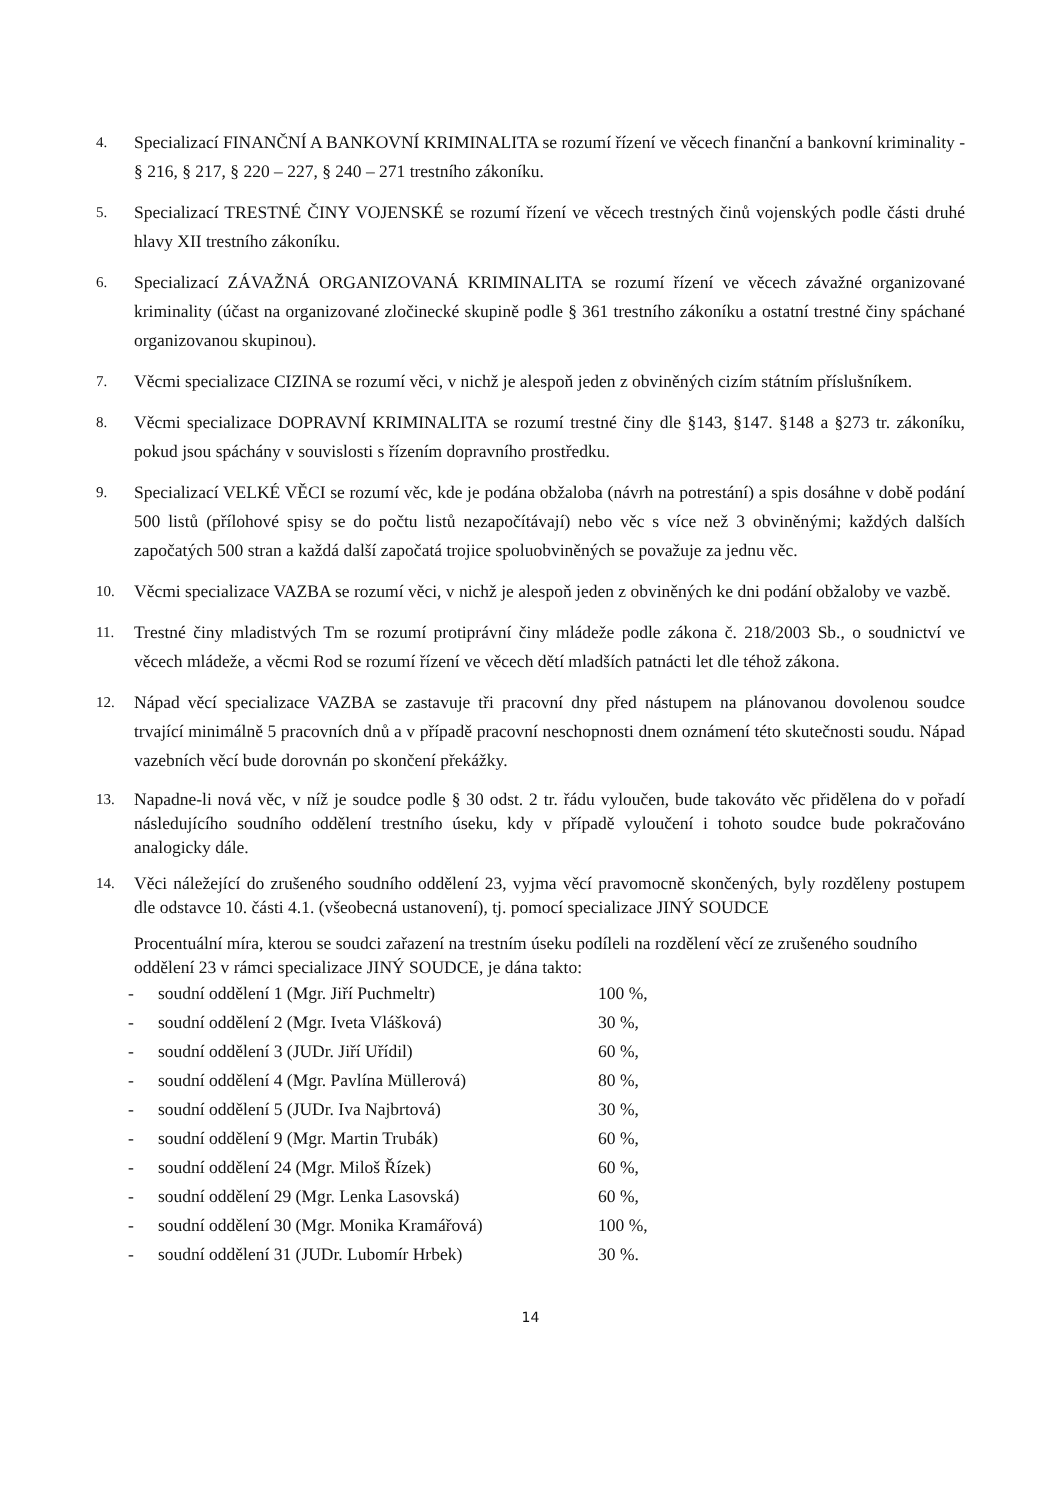4.
Specializací FINANČNÍ A BANKOVNÍ KRIMINALITA se rozumí řízení ve věcech finanční a bankovní kriminality - § 216, § 217, § 220 – 227, § 240 – 271 trestního zákoníku.
5.
Specializací TRESTNÉ ČINY VOJENSKÉ se rozumí řízení ve věcech trestných činů vojenských podle části druhé hlavy XII trestního zákoníku.
6.
Specializací ZÁVAŽNÁ ORGANIZOVANÁ KRIMINALITA se rozumí řízení ve věcech závažné organizované kriminality (účast na organizované zločinecké skupině podle § 361 trestního zákoníku a ostatní trestné činy spáchané organizovanou skupinou).
7.
Věcmi specializace CIZINA se rozumí věci, v nichž je alespoň jeden z obviněných cizím státním příslušníkem.
8.
Věcmi specializace DOPRAVNÍ KRIMINALITA se rozumí trestné činy dle §143, §147. §148 a §273 tr. zákoníku, pokud jsou spáchány v souvislosti s řízením dopravního prostředku.
9.
Specializací VELKÉ VĚCI se rozumí věc, kde je podána obžaloba (návrh na potrestání) a spis dosáhne v době podání 500 listů (přílohové spisy se do počtu listů nezapočítávají) nebo věc s více než 3 obviněnými; každých dalších započatých 500 stran a každá další započatá trojice spoluobviněných se považuje za jednu věc.
10.
Věcmi specializace VAZBA se rozumí věci, v nichž je alespoň jeden z obviněných ke dni podání obžaloby ve vazbě.
11.
Trestné činy mladistvých Tm se rozumí protiprávní činy mládeže podle zákona č. 218/2003 Sb., o soudnictví ve věcech mládeže, a věcmi Rod se rozumí řízení ve věcech dětí mladších patnácti let dle téhož zákona.
12.
Nápad věcí specializace VAZBA se zastavuje tři pracovní dny před nástupem na plánovanou dovolenou soudce trvající minimálně 5 pracovních dnů a v případě pracovní neschopnosti dnem oznámení této skutečnosti soudu. Nápad vazebních věcí bude dorovnán po skončení překážky.
13.
Napadne-li nová věc, v níž je soudce podle § 30 odst. 2 tr. řádu vyloučen, bude takováto věc přidělena do v pořadí následujícího soudního oddělení trestního úseku, kdy v případě vyloučení i tohoto soudce bude pokračováno analogicky dále.
14.
Věci náležející do zrušeného soudního oddělení 23, vyjma věcí pravomocně skončených, byly rozděleny postupem dle odstavce 10. části 4.1. (všeobecná ustanovení), tj. pomocí specializace JINÝ SOUDCE
Procentuální míra, kterou se soudci zařazení na trestním úseku podíleli na rozdělení věcí ze zrušeného soudního oddělení 23 v rámci specializace JINÝ SOUDCE, je dána takto:
- soudní oddělení 1 (Mgr. Jiří Puchmeltr) 100 %,
- soudní oddělení 2 (Mgr. Iveta Vlášková) 30 %,
- soudní oddělení 3 (JUDr. Jiří Uřídil) 60 %,
- soudní oddělení 4 (Mgr. Pavlína Müllerová) 80 %,
- soudní oddělení 5 (JUDr. Iva Najbrtová) 30 %,
- soudní oddělení 9 (Mgr. Martin Trubák) 60 %,
- soudní oddělení 24 (Mgr. Miloš Řízek) 60 %,
- soudní oddělení 29 (Mgr. Lenka Lasovská) 60 %,
- soudní oddělení 30 (Mgr. Monika Kramářová) 100 %,
- soudní oddělení 31 (JUDr. Lubomír Hrbek) 30 %.
14